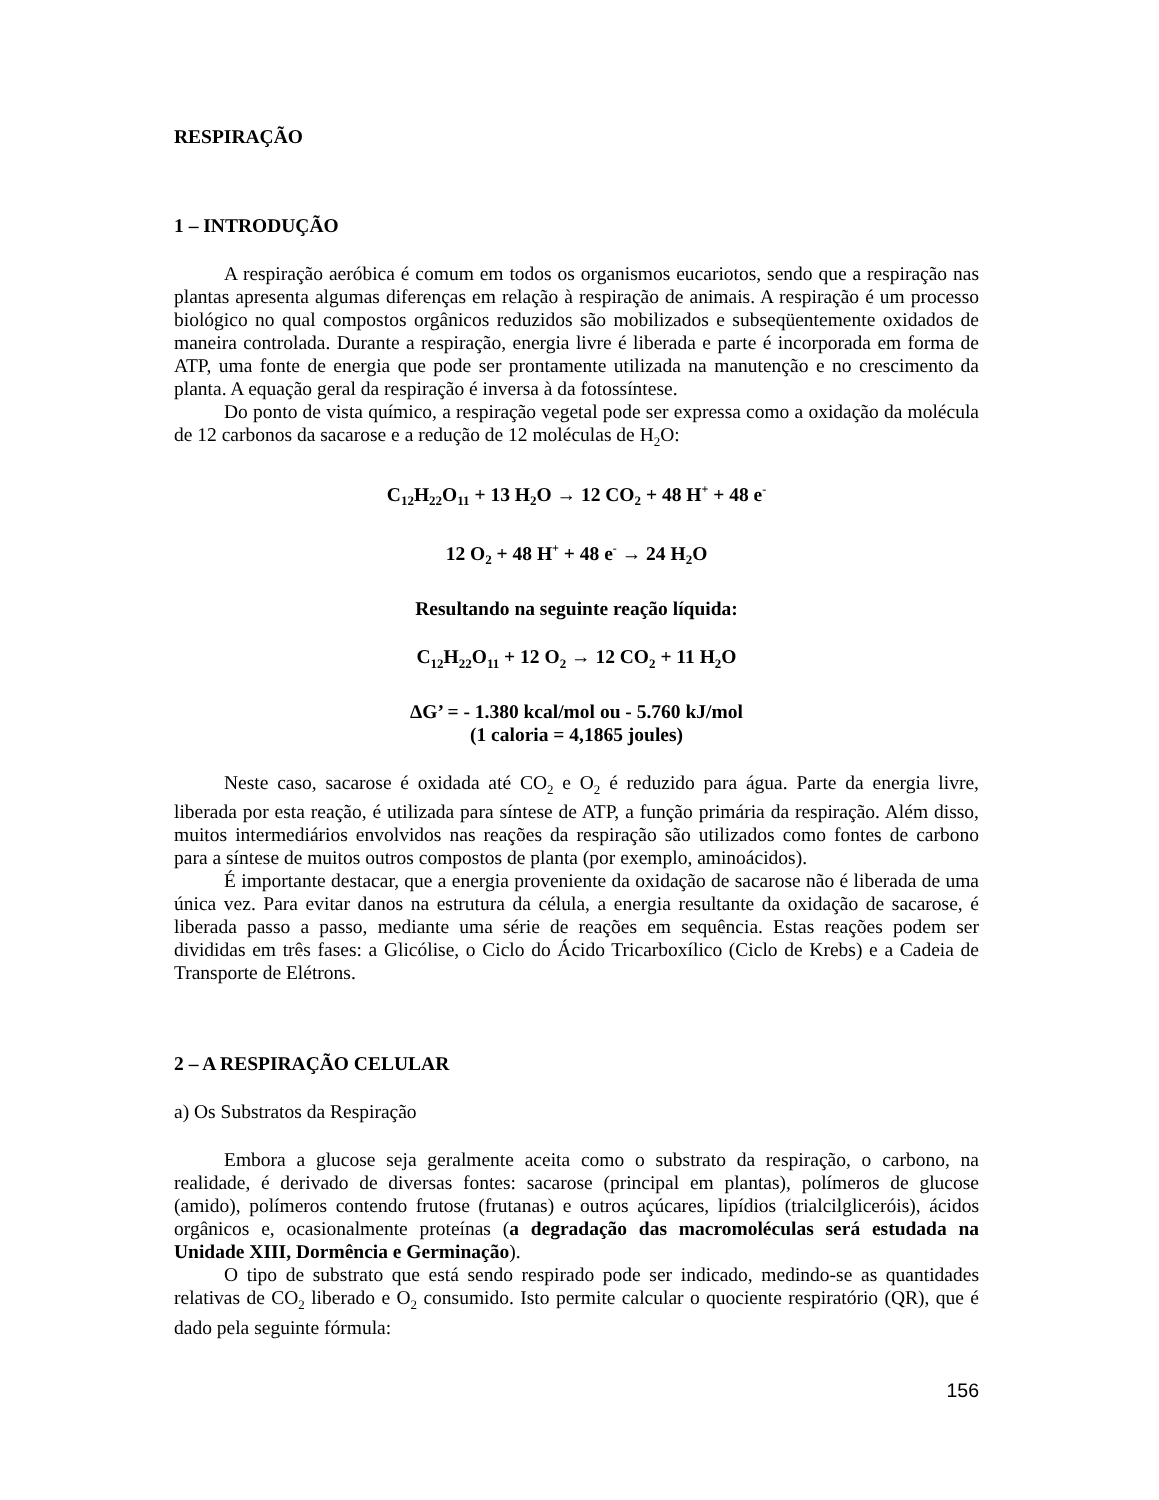RESPIRAÇÃO
1 – INTRODUÇÃO
A respiração aeróbica é comum em todos os organismos eucariotos, sendo que a respiração nas plantas apresenta algumas diferenças em relação à respiração de animais. A respiração é um processo biológico no qual compostos orgânicos reduzidos são mobilizados e subseqüentemente oxidados de maneira controlada. Durante a respiração, energia livre é liberada e parte é incorporada em forma de ATP, uma fonte de energia que pode ser prontamente utilizada na manutenção e no crescimento da planta. A equação geral da respiração é inversa à da fotossíntese.
Do ponto de vista químico, a respiração vegetal pode ser expressa como a oxidação da molécula de 12 carbonos da sacarose e a redução de 12 moléculas de H<sub>2</sub>O:
C<sub>12</sub>H<sub>22</sub>O<sub>11</sub> + 13 H<sub>2</sub>O → 12 CO<sub>2</sub> + 48 H<sup>+</sup> + 48 e<sup>-</sup>
12 O<sub>2</sub> + 48 H<sup>+</sup> + 48 e<sup>-</sup> → 24 H<sub>2</sub>O
Resultando na seguinte reação líquida:
C<sub>12</sub>H<sub>22</sub>O<sub>11</sub> + 12 O<sub>2</sub> → 12 CO<sub>2</sub> + 11 H<sub>2</sub>O
ΔG’ = - 1.380 kcal/mol ou - 5.760 kJ/mol
(1 caloria = 4,1865 joules)
Neste caso, sacarose é oxidada até CO<sub>2</sub> e O<sub>2</sub> é reduzido para água. Parte da energia livre, liberada por esta reação, é utilizada para síntese de ATP, a função primária da respiração. Além disso, muitos intermediários envolvidos nas reações da respiração são utilizados como fontes de carbono para a síntese de muitos outros compostos de planta (por exemplo, aminoácidos).
É importante destacar, que a energia proveniente da oxidação de sacarose não é liberada de uma única vez. Para evitar danos na estrutura da célula, a energia resultante da oxidação de sacarose, é liberada passo a passo, mediante uma série de reações em sequência. Estas reações podem ser divididas em três fases: a Glicólise, o Ciclo do Ácido Tricarboxílico (Ciclo de Krebs) e a Cadeia de Transporte de Elétrons.
2 – A RESPIRAÇÃO CELULAR
a) Os Substratos da Respiração
Embora a glucose seja geralmente aceita como o substrato da respiração, o carbono, na realidade, é derivado de diversas fontes: sacarose (principal em plantas), polímeros de glucose (amido), polímeros contendo frutose (frutanas) e outros açúcares, lipídios (trialcilgliceróis), ácidos orgânicos e, ocasionalmente proteínas (a degradação das macromoléculas será estudada na Unidade XIII, Dormência e Germinação).
O tipo de substrato que está sendo respirado pode ser indicado, medindo-se as quantidades relativas de CO<sub>2</sub> liberado e O<sub>2</sub> consumido. Isto permite calcular o quociente respiratório (QR), que é dado pela seguinte fórmula:
156